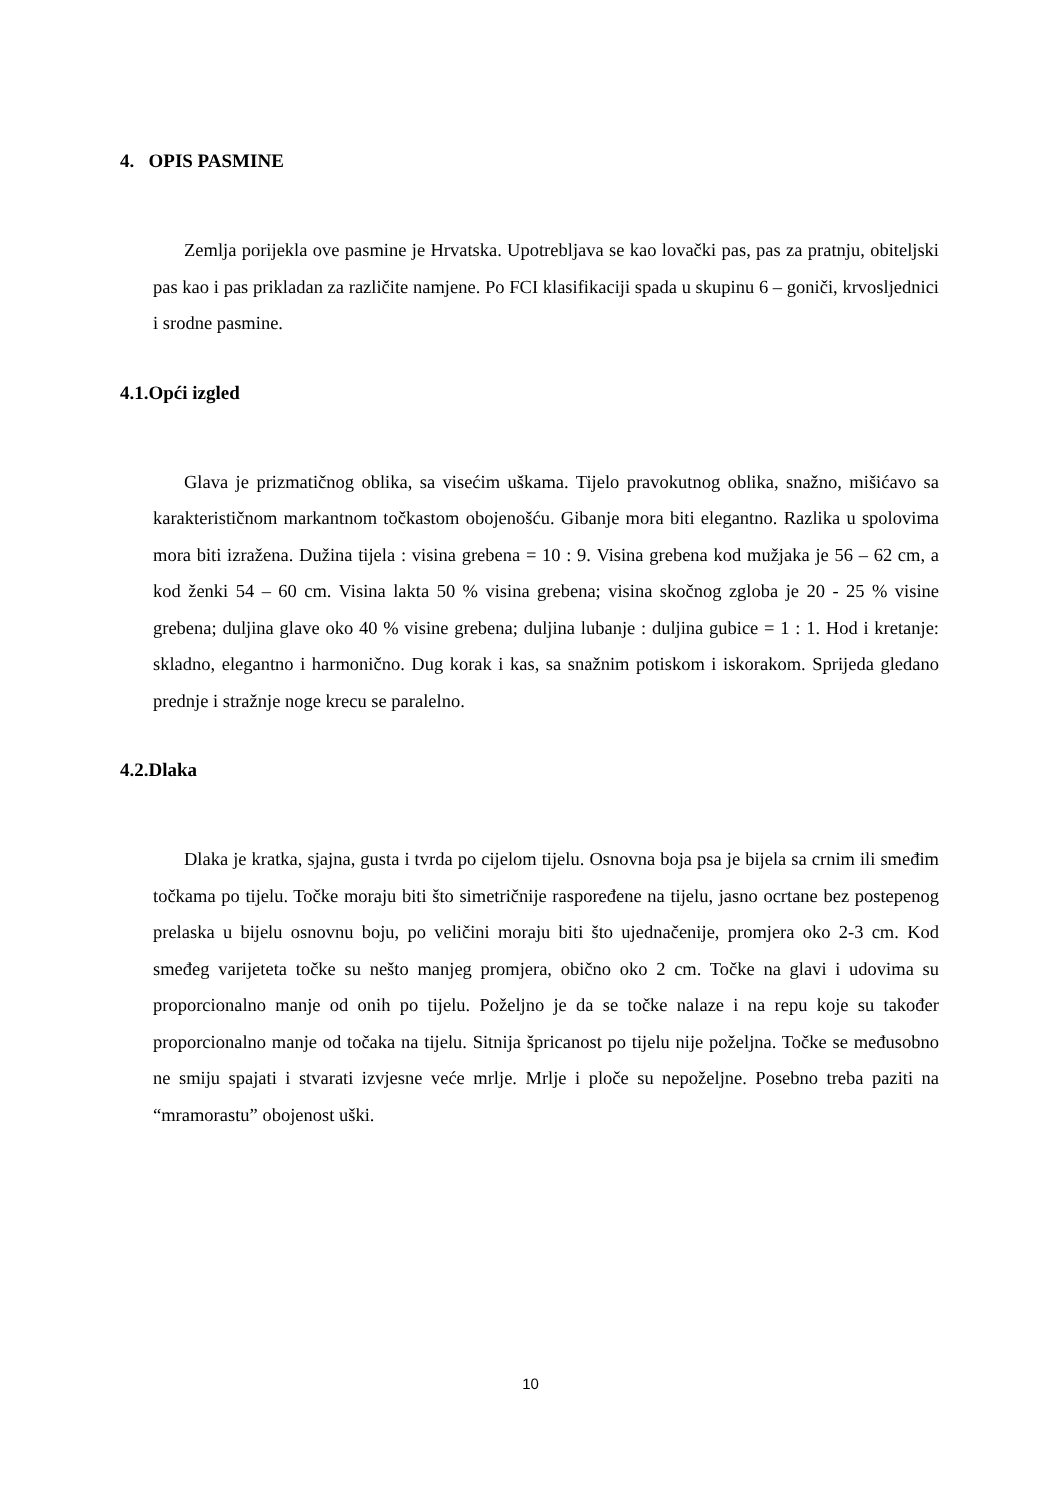4. OPIS PASMINE
Zemlja porijekla ove pasmine je Hrvatska. Upotrebljava se kao lovački pas, pas za pratnju, obiteljski pas kao i pas prikladan za različite namjene. Po FCI klasifikaciji spada u skupinu 6 – goniči, krvosljednici i srodne pasmine.
4.1.Opći izgled
Glava je prizmatičnog oblika, sa visećim uškama. Tijelo pravokutnog oblika, snažno, mišićavo sa karakterističnom markantnom točkastom obojenošću. Gibanje mora biti elegantno. Razlika u spolovima mora biti izražena. Dužina tijela : visina grebena = 10 : 9. Visina grebena kod mužjaka je 56 – 62 cm, a kod ženki 54 – 60 cm. Visina lakta 50 % visina grebena; visina skočnog zgloba je 20 - 25 % visine grebena; duljina glave oko 40 % visine grebena; duljina lubanje : duljina gubice = 1 : 1. Hod i kretanje: skladno, elegantno i harmonično. Dug korak i kas, sa snažnim potiskom i iskorakom. Sprijeda gledano prednje i stražnje noge krecu se paralelno.
4.2.Dlaka
Dlaka je kratka, sjajna, gusta i tvrda po cijelom tijelu. Osnovna boja psa je bijela sa crnim ili smeđim točkama po tijelu. Točke moraju biti što simetričnije raspoređene na tijelu, jasno ocrtane bez postepenog prelaska u bijelu osnovnu boju, po veličini moraju biti što ujednačenije, promjera oko 2-3 cm. Kod smeđeg varijeteta točke su nešto manjeg promjera, obično oko 2 cm. Točke na glavi i udovima su proporcionalno manje od onih po tijelu. Poželjno je da se točke nalaze i na repu koje su također proporcionalno manje od točaka na tijelu. Sitnija špricanost po tijelu nije poželjna. Točke se međusobno ne smiju spajati i stvarati izvjesne veće mrlje. Mrlje i ploče su nepoželjne. Posebno treba paziti na “mramorastu” obojenost uški.
10